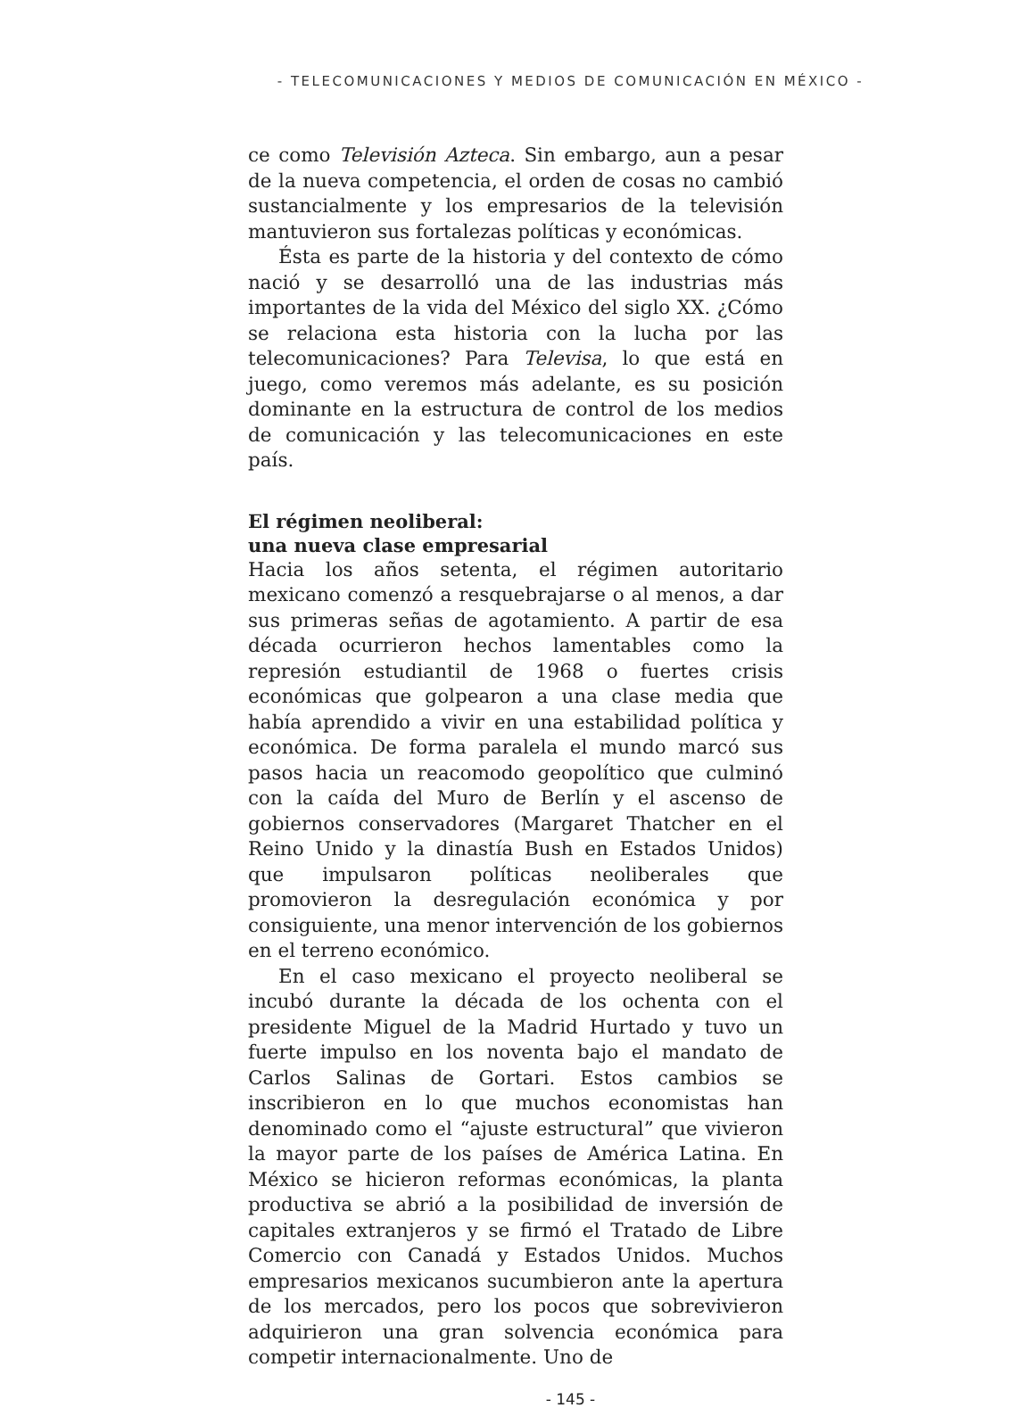- TELECOMUNICACIONES Y MEDIOS DE COMUNICACIÓN EN MÉXICO -
ce como Televisión Azteca. Sin embargo, aun a pesar de la nueva competencia, el orden de cosas no cambió sustancialmente y los empresarios de la televisión mantuvieron sus fortalezas políticas y económicas.
Ésta es parte de la historia y del contexto de cómo nació y se desarrolló una de las industrias más importantes de la vida del México del siglo XX. ¿Cómo se relaciona esta historia con la lucha por las telecomunicaciones? Para Televisa, lo que está en juego, como veremos más adelante, es su posición dominante en la estructura de control de los medios de comunicación y las telecomunicaciones en este país.
El régimen neoliberal:
una nueva clase empresarial
Hacia los años setenta, el régimen autoritario mexicano comenzó a resquebrajarse o al menos, a dar sus primeras señas de agotamiento. A partir de esa década ocurrieron hechos lamentables como la represión estudiantil de 1968 o fuertes crisis económicas que golpearon a una clase media que había aprendido a vivir en una estabilidad política y económica. De forma paralela el mundo marcó sus pasos hacia un reacomodo geopolítico que culminó con la caída del Muro de Berlín y el ascenso de gobiernos conservadores (Margaret Thatcher en el Reino Unido y la dinastía Bush en Estados Unidos) que impulsaron políticas neoliberales que promovieron la desregulación económica y por consiguiente, una menor intervención de los gobiernos en el terreno económico.
En el caso mexicano el proyecto neoliberal se incubó durante la década de los ochenta con el presidente Miguel de la Madrid Hurtado y tuvo un fuerte impulso en los noventa bajo el mandato de Carlos Salinas de Gortari. Estos cambios se inscribieron en lo que muchos economistas han denominado como el “ajuste estructural” que vivieron la mayor parte de los países de América Latina. En México se hicieron reformas económicas, la planta productiva se abrió a la posibilidad de inversión de capitales extranjeros y se firmó el Tratado de Libre Comercio con Canadá y Estados Unidos. Muchos empresarios mexicanos sucumbieron ante la apertura de los mercados, pero los pocos que sobrevivieron adquirieron una gran solvencia económica para competir internacionalmente. Uno de
- 145 -